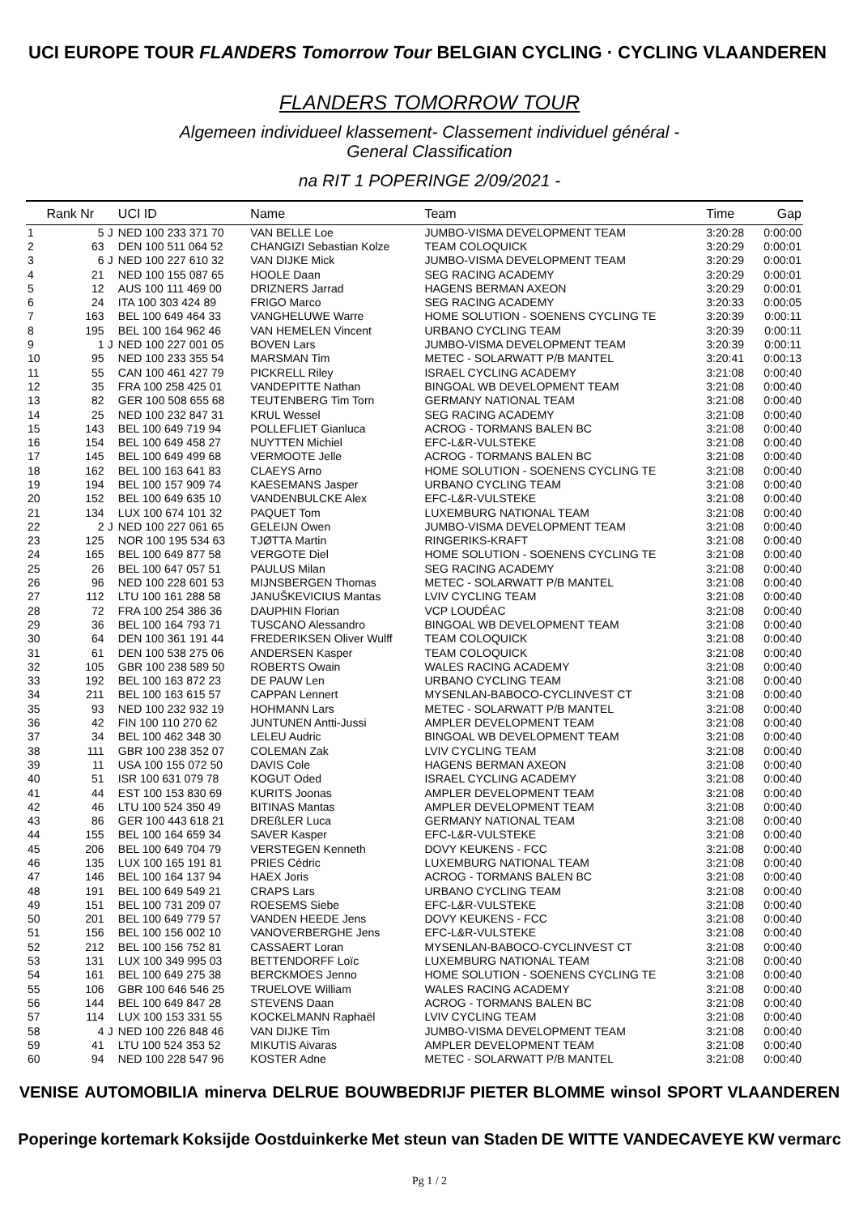UCI EUROPE TOUR FLANDERS Tomorrow Tour BELGIAN CYCLING · CYCLING VLAANDEREN
FLANDERS TOMORROW TOUR
Algemeen individueel klassement- Classement individuel général -
General Classification
na RIT 1 POPERINGE 2/09/2021 -
| | Rank Nr | | UCI ID | Name | Team | Time | Gap |
| --- | --- | --- | --- | --- | --- | --- | --- |
| 1 | 5 | J | NED 100 233 371 70 | VAN BELLE Loe | JUMBO-VISMA DEVELOPMENT TEAM | 3:20:28 | 0:00:00 |
| 2 | 63 | | DEN 100 511 064 52 | CHANGIZI Sebastian Kolze | TEAM COLOQUICK | 3:20:29 | 0:00:01 |
| 3 | 6 | J | NED 100 227 610 32 | VAN DIJKE Mick | JUMBO-VISMA DEVELOPMENT TEAM | 3:20:29 | 0:00:01 |
| 4 | 21 | | NED 100 155 087 65 | HOOLE Daan | SEG RACING ACADEMY | 3:20:29 | 0:00:01 |
| 5 | 12 | | AUS 100 111 469 00 | DRIZNERS Jarrad | HAGENS BERMAN AXEON | 3:20:29 | 0:00:01 |
| 6 | 24 | | ITA 100 303 424 89 | FRIGO Marco | SEG RACING ACADEMY | 3:20:33 | 0:00:05 |
| 7 | 163 | | BEL 100 649 464 33 | VANGHELUWE Warre | HOME SOLUTION - SOENENS CYCLING TE | 3:20:39 | 0:00:11 |
| 8 | 195 | | BEL 100 164 962 46 | VAN HEMELEN Vincent | URBANO CYCLING TEAM | 3:20:39 | 0:00:11 |
| 9 | 1 | J | NED 100 227 001 05 | BOVEN Lars | JUMBO-VISMA DEVELOPMENT TEAM | 3:20:39 | 0:00:11 |
| 10 | 95 | | NED 100 233 355 54 | MARSMAN Tim | METEC - SOLARWATT P/B MANTEL | 3:20:41 | 0:00:13 |
| 11 | 55 | | CAN 100 461 427 79 | PICKRELL Riley | ISRAEL CYCLING ACADEMY | 3:21:08 | 0:00:40 |
| 12 | 35 | | FRA 100 258 425 01 | VANDEPITTE Nathan | BINGOAL WB DEVELOPMENT TEAM | 3:21:08 | 0:00:40 |
| 13 | 82 | | GER 100 508 655 68 | TEUTENBERG Tim Torn | GERMANY NATIONAL TEAM | 3:21:08 | 0:00:40 |
| 14 | 25 | | NED 100 232 847 31 | KRUL Wessel | SEG RACING ACADEMY | 3:21:08 | 0:00:40 |
| 15 | 143 | | BEL 100 649 719 94 | POLLEFLIET Gianluca | ACROG - TORMANS BALEN BC | 3:21:08 | 0:00:40 |
| 16 | 154 | | BEL 100 649 458 27 | NUYTTEN Michiel | EFC-L&R-VULSTEKE | 3:21:08 | 0:00:40 |
| 17 | 145 | | BEL 100 649 499 68 | VERMOOTE Jelle | ACROG - TORMANS BALEN BC | 3:21:08 | 0:00:40 |
| 18 | 162 | | BEL 100 163 641 83 | CLAEYS Arno | HOME SOLUTION - SOENENS CYCLING TE | 3:21:08 | 0:00:40 |
| 19 | 194 | | BEL 100 157 909 74 | KAESEMANS Jasper | URBANO CYCLING TEAM | 3:21:08 | 0:00:40 |
| 20 | 152 | | BEL 100 649 635 10 | VANDENBULCKE Alex | EFC-L&R-VULSTEKE | 3:21:08 | 0:00:40 |
| 21 | 134 | | LUX 100 674 101 32 | PAQUET Tom | LUXEMBURG NATIONAL TEAM | 3:21:08 | 0:00:40 |
| 22 | 2 | J | NED 100 227 061 65 | GELEIJN Owen | JUMBO-VISMA DEVELOPMENT TEAM | 3:21:08 | 0:00:40 |
| 23 | 125 | | NOR 100 195 534 63 | TJØTTA Martin | RINGERIKS-KRAFT | 3:21:08 | 0:00:40 |
| 24 | 165 | | BEL 100 649 877 58 | VERGOTE Diel | HOME SOLUTION - SOENENS CYCLING TE | 3:21:08 | 0:00:40 |
| 25 | 26 | | BEL 100 647 057 51 | PAULUS Milan | SEG RACING ACADEMY | 3:21:08 | 0:00:40 |
| 26 | 96 | | NED 100 228 601 53 | MIJNSBERGEN Thomas | METEC - SOLARWATT P/B MANTEL | 3:21:08 | 0:00:40 |
| 27 | 112 | | LTU 100 161 288 58 | JANUŠKEVICIUS Mantas | LVIV CYCLING TEAM | 3:21:08 | 0:00:40 |
| 28 | 72 | | FRA 100 254 386 36 | DAUPHIN Florian | VCP LOUDÉAC | 3:21:08 | 0:00:40 |
| 29 | 36 | | BEL 100 164 793 71 | TUSCANO Alessandro | BINGOAL WB DEVELOPMENT TEAM | 3:21:08 | 0:00:40 |
| 30 | 64 | | DEN 100 361 191 44 | FREDERIKSEN Oliver Wulff | TEAM COLOQUICK | 3:21:08 | 0:00:40 |
| 31 | 61 | | DEN 100 538 275 06 | ANDERSEN Kasper | TEAM COLOQUICK | 3:21:08 | 0:00:40 |
| 32 | 105 | | GBR 100 238 589 50 | ROBERTS Owain | WALES RACING ACADEMY | 3:21:08 | 0:00:40 |
| 33 | 192 | | BEL 100 163 872 23 | DE PAUW Len | URBANO CYCLING TEAM | 3:21:08 | 0:00:40 |
| 34 | 211 | | BEL 100 163 615 57 | CAPPAN Lennert | MYSENLAN-BABOCO-CYCLINVEST CT | 3:21:08 | 0:00:40 |
| 35 | 93 | | NED 100 232 932 19 | HOHMANN Lars | METEC - SOLARWATT P/B MANTEL | 3:21:08 | 0:00:40 |
| 36 | 42 | | FIN 100 110 270 62 | JUNTUNEN Antti-Jussi | AMPLER DEVELOPMENT TEAM | 3:21:08 | 0:00:40 |
| 37 | 34 | | BEL 100 462 348 30 | LELEU Audric | BINGOAL WB DEVELOPMENT TEAM | 3:21:08 | 0:00:40 |
| 38 | 111 | | GBR 100 238 352 07 | COLEMAN Zak | LVIV CYCLING TEAM | 3:21:08 | 0:00:40 |
| 39 | 11 | | USA 100 155 072 50 | DAVIS Cole | HAGENS BERMAN AXEON | 3:21:08 | 0:00:40 |
| 40 | 51 | | ISR 100 631 079 78 | KOGUT Oded | ISRAEL CYCLING ACADEMY | 3:21:08 | 0:00:40 |
| 41 | 44 | | EST 100 153 830 69 | KURITS Joonas | AMPLER DEVELOPMENT TEAM | 3:21:08 | 0:00:40 |
| 42 | 46 | | LTU 100 524 350 49 | BITINAS Mantas | AMPLER DEVELOPMENT TEAM | 3:21:08 | 0:00:40 |
| 43 | 86 | | GER 100 443 618 21 | DREßLER Luca | GERMANY NATIONAL TEAM | 3:21:08 | 0:00:40 |
| 44 | 155 | | BEL 100 164 659 34 | SAVER Kasper | EFC-L&R-VULSTEKE | 3:21:08 | 0:00:40 |
| 45 | 206 | | BEL 100 649 704 79 | VERSTEGEN Kenneth | DOVY KEUKENS - FCC | 3:21:08 | 0:00:40 |
| 46 | 135 | | LUX 100 165 191 81 | PRIES Cédric | LUXEMBURG NATIONAL TEAM | 3:21:08 | 0:00:40 |
| 47 | 146 | | BEL 100 164 137 94 | HAEX Joris | ACROG - TORMANS BALEN BC | 3:21:08 | 0:00:40 |
| 48 | 191 | | BEL 100 649 549 21 | CRAPS Lars | URBANO CYCLING TEAM | 3:21:08 | 0:00:40 |
| 49 | 151 | | BEL 100 731 209 07 | ROESEMS Siebe | EFC-L&R-VULSTEKE | 3:21:08 | 0:00:40 |
| 50 | 201 | | BEL 100 649 779 57 | VANDEN HEEDE Jens | DOVY KEUKENS - FCC | 3:21:08 | 0:00:40 |
| 51 | 156 | | BEL 100 156 002 10 | VANOVERBERGHE Jens | EFC-L&R-VULSTEKE | 3:21:08 | 0:00:40 |
| 52 | 212 | | BEL 100 156 752 81 | CASSAERT Loran | MYSENLAN-BABOCO-CYCLINVEST CT | 3:21:08 | 0:00:40 |
| 53 | 131 | | LUX 100 349 995 03 | BETTENDORFF Loïc | LUXEMBURG NATIONAL TEAM | 3:21:08 | 0:00:40 |
| 54 | 161 | | BEL 100 649 275 38 | BERCKMOES Jenno | HOME SOLUTION - SOENENS CYCLING TE | 3:21:08 | 0:00:40 |
| 55 | 106 | | GBR 100 646 546 25 | TRUELOVE William | WALES RACING ACADEMY | 3:21:08 | 0:00:40 |
| 56 | 144 | | BEL 100 649 847 28 | STEVENS Daan | ACROG - TORMANS BALEN BC | 3:21:08 | 0:00:40 |
| 57 | 114 | | LUX 100 153 331 55 | KOCKELMANN Raphaël | LVIV CYCLING TEAM | 3:21:08 | 0:00:40 |
| 58 | 4 | J | NED 100 226 848 46 | VAN DIJKE Tim | JUMBO-VISMA DEVELOPMENT TEAM | 3:21:08 | 0:00:40 |
| 59 | 41 | | LTU 100 524 353 52 | MIKUTIS Aivaras | AMPLER DEVELOPMENT TEAM | 3:21:08 | 0:00:40 |
| 60 | 94 | | NED 100 228 547 96 | KOSTER Adne | METEC - SOLARWATT P/B MANTEL | 3:21:08 | 0:00:40 |
VENISE AUTOMOBILIA minerva DELRUE BOUWBEDRIJF PIETER BLOMME winsol SPORT VLAANDEREN
Poperinge kortemark Koksijde Oostduinkerke Met steun van Staden DE WITTE VANDECAVEYE KW vermarc
Pg 1 / 2